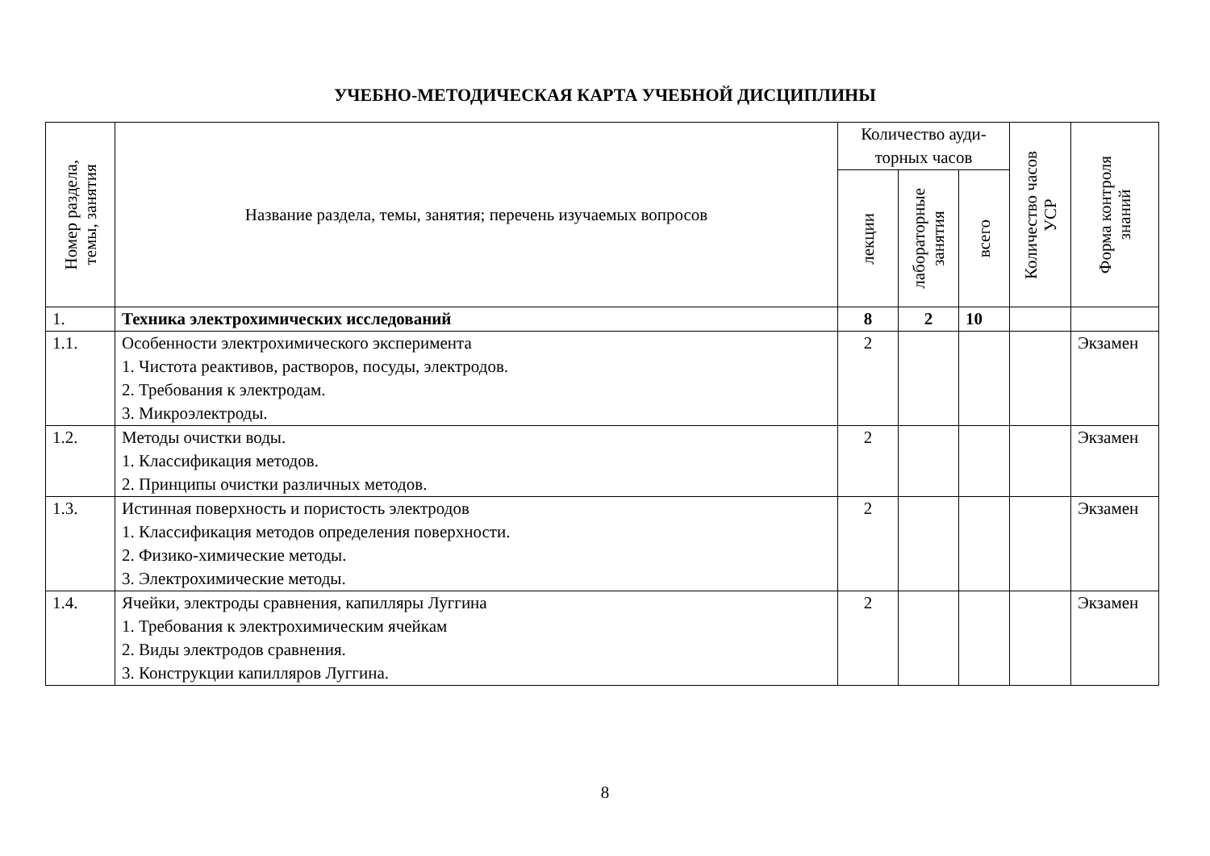УЧЕБНО-МЕТОДИЧЕСКАЯ КАРТА УЧЕБНОЙ ДИСЦИПЛИНЫ
| Номер раздела, темы, занятия | Название раздела, темы, занятия; перечень изучаемых вопросов | Количество ауди- торных часов | | | Количество часов УСР | Форма контроля знаний |
| --- | --- | --- | --- | --- | --- | --- |
| | | лекции | лабораторные занятия | всего | | |
| 1. | Техника электрохимических исследований | 8 | 2 | 10 | | |
| 1.1. | Особенности электрохимического эксперимента 1. Чистота реактивов, растворов, посуды, электродов. 2. Требования к электродам. 3. Микроэлектроды. | 2 | | | | Экзамен |
| 1.2. | Методы очистки воды. 1. Классификация методов. 2. Принципы очистки различных методов. | 2 | | | | Экзамен |
| 1.3. | Истинная поверхность и пористость электродов 1. Классификация методов определения поверхности. 2. Физико-химические методы. 3. Электрохимические методы. | 2 | | | | Экзамен |
| 1.4. | Ячейки, электроды сравнения, капилляры Луггина 1. Требования к электрохимическим ячейкам 2. Виды электродов сравнения. 3. Конструкции капилляров Луггина. | 2 | | | | Экзамен |
8